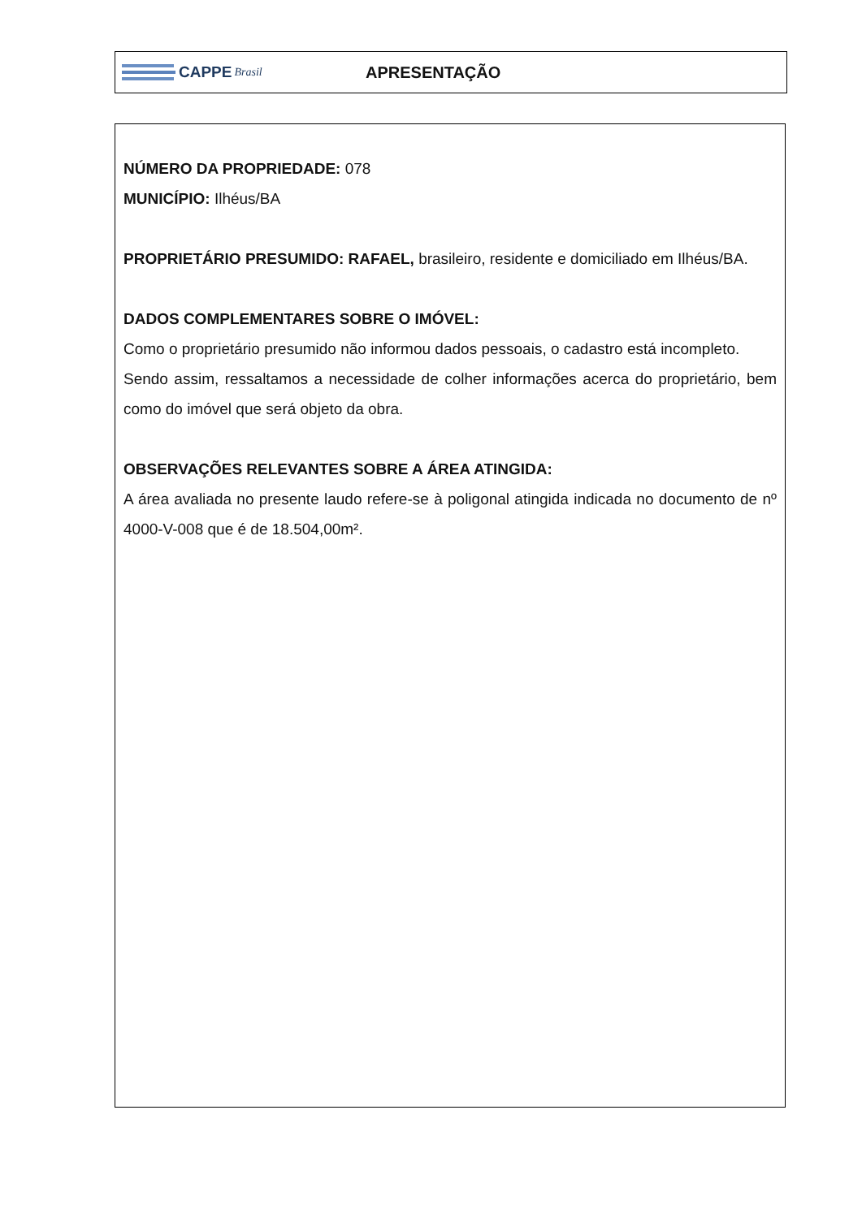CAPPE Brasil
APRESENTAÇÃO
NÚMERO DA PROPRIEDADE: 078
MUNICÍPIO: Ilhéus/BA
PROPRIETÁRIO PRESUMIDO: RAFAEL, brasileiro, residente e domiciliado em Ilhéus/BA.
DADOS COMPLEMENTARES SOBRE O IMÓVEL:
Como o proprietário presumido não informou dados pessoais, o cadastro está incompleto.
Sendo assim, ressaltamos a necessidade de colher informações acerca do proprietário, bem como do imóvel que será objeto da obra.
OBSERVAÇÕES RELEVANTES SOBRE A ÁREA ATINGIDA:
A área avaliada no presente laudo refere-se à poligonal atingida indicada no documento de nº 4000-V-008 que é de 18.504,00m².